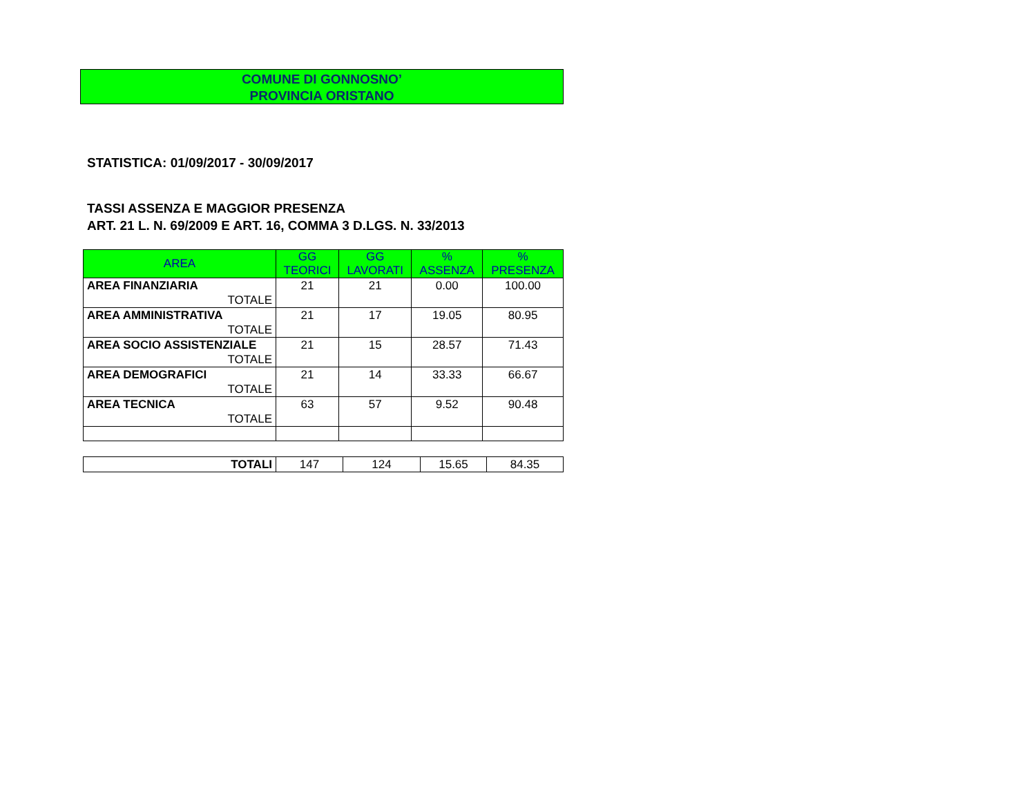COMUNE DI GONNOSNO’
PROVINCIA ORISTANO
STATISTICA: 01/09/2017 - 30/09/2017
TASSI ASSENZA E MAGGIOR PRESENZA
ART. 21 L. N. 69/2009 E ART. 16, COMMA 3 D.LGS. N. 33/2013
| AREA | GG TEORICI | GG LAVORATI | % ASSENZA | % PRESENZA |
| --- | --- | --- | --- | --- |
| AREA FINANZIARIA TOTALE | 21 | 21 | 0.00 | 100.00 |
| AREA AMMINISTRATIVA TOTALE | 21 | 17 | 19.05 | 80.95 |
| AREA SOCIO ASSISTENZIALE TOTALE | 21 | 15 | 28.57 | 71.43 |
| AREA DEMOGRAFICI TOTALE | 21 | 14 | 33.33 | 66.67 |
| AREA TECNICA TOTALE | 63 | 57 | 9.52 | 90.48 |
| TOTALI | 147 | 124 | 15.65 | 84.35 |